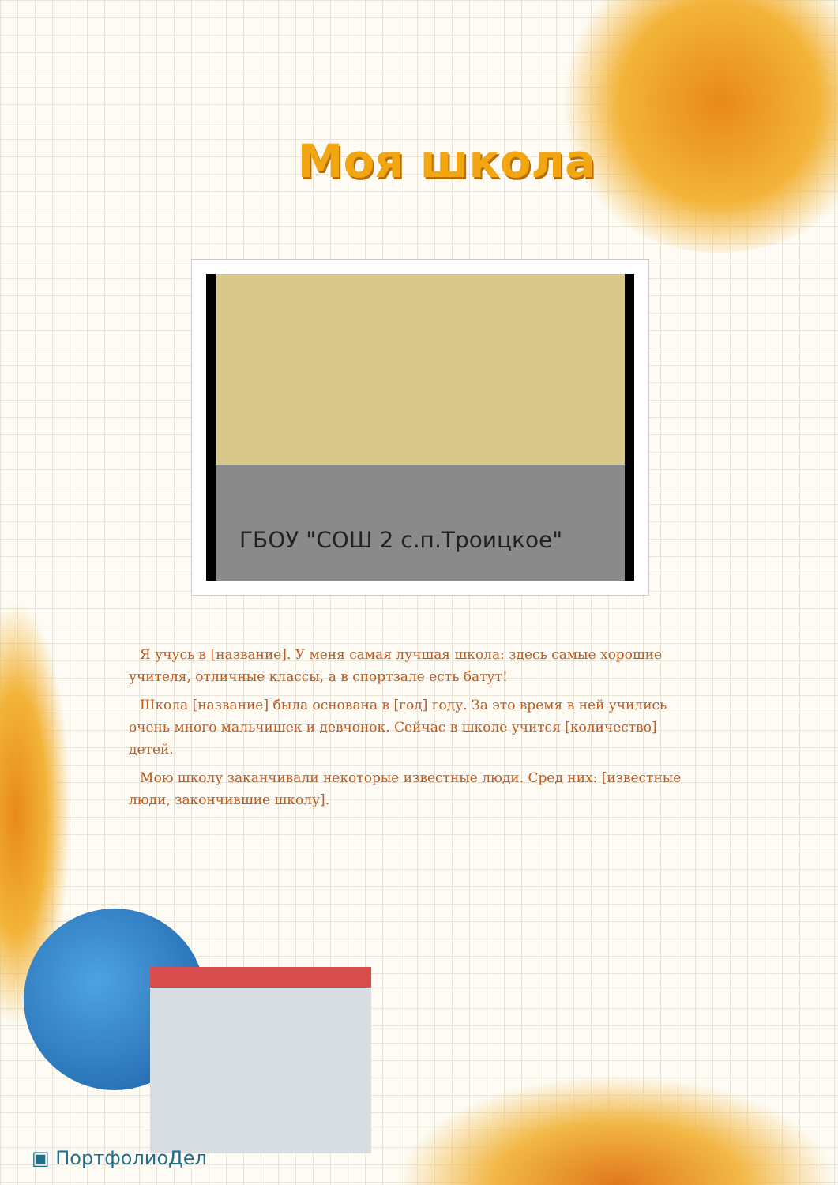Моя школа
ГБОУ "СОШ 2 с.п.Троицкое"
Я учусь в [название]. У меня самая лучшая школа: здесь самые хорошие учителя, отличные классы, а в спортзале есть батут!
Школа [название] была основана в [год] году. За это время в ней учились очень много мальчишек и девчонок. Сейчас в школе учится [количество] детей.
Мою школу заканчивали некоторые известные люди. Сред них: [известные люди, закончившие школу].
▣ ПортфолиоДел